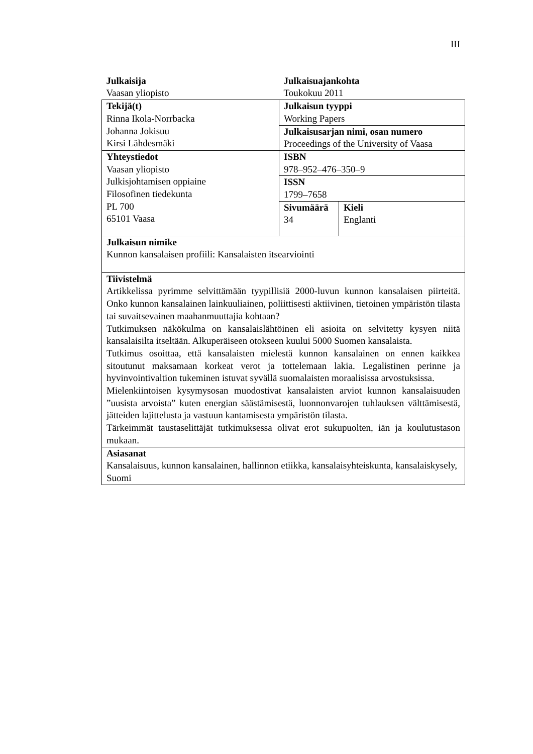III
| Julkaisija Vaasan yliopisto | Julkaisuajankohta Toukokuu 2011 | |
| Tekijä(t) Rinna Ikola-Norrbacka Johanna Jokisuu Kirsi Lähdesmäki | Julkaisun tyyppi Working Papers | |
| | Julkaisusarjan nimi, osan numero Proceedings of the University of Vaasa | |
| Yhteystiedot Vaasan yliopisto Julkisjohtamisen oppiaine Filosofinen tiedekunta PL 700 65101 Vaasa | ISBN 978–952–476–350–9 | |
| | ISSN 1799–7658 | |
| | Sivumäärä 34 | Kieli Englanti |
| Julkaisun nimike Kunnon kansalaisen profiili: Kansalaisten itsearviointi | | |
| Tiivistelmä Artikkelissa pyrimme selvittämään tyypillisiä 2000-luvun kunnon kansalaisen piirteitä. Onko kunnon kansalainen lainkuuliainen, poliittisesti aktiivinen, tietoinen ympäristön tilasta tai suvaitsevainen maahanmuuttajia kohtaan? Tutkimuksen näkökulma on kansalaislähtöinen eli asioita on selvitetty kysyen niitä kansalaisilta itseltään. Alkuperäiseen otokseen kuului 5000 Suomen kansalaista. Tutkimus osoittaa, että kansalaisten mielestä kunnon kansalainen on ennen kaikkea sitoutunut maksamaan korkeat verot ja tottelemaan lakia. Legalistinen perinne ja hyvinvointivaltion tukeminen istuvat syvällä suomalaisten moraalisissa arvostuksissa. Mielenkiintoisen kysymysosan muodostivat kansalaisten arviot kunnon kansalaisuuden ”uusista arvoista” kuten energian säästämisestä, luonnonvarojen tuhlauksen välttämisestä, jätteiden lajittelusta ja vastuun kantamisesta ympäristön tilasta. Tärkeimmät taustaselittäjät tutkimuksessa olivat erot sukupuolten, iän ja koulutustason mukaan. | | |
| Asiasanat Kansalaisuus, kunnon kansalainen, hallinnon etiikka, kansalaisyhteiskunta, kansalaiskysely, Suomi | | |